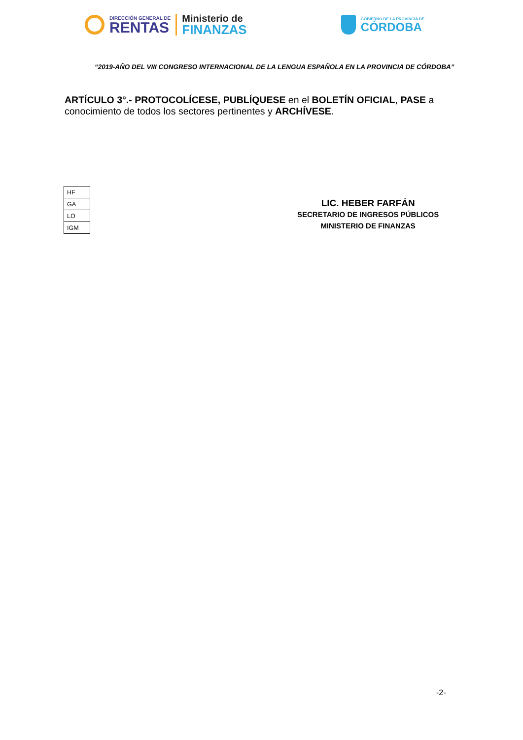DIRECCIÓN GENERAL DE
RENTAS
Ministerio de
FINANZAS
GOBIERNO DE LA PROVINCIA DE
CÓRDOBA
“2019-AÑO DEL VIII CONGRESO INTERNACIONAL DE LA LENGUA ESPAÑOLA EN LA PROVINCIA DE CÓRDOBA”
ARTÍCULO 3°.- PROTOCOLÍCESE, PUBLÍQUESE en el BOLETÍN OFICIAL, PASE a conocimiento de todos los sectores pertinentes y ARCHÍVESE.
| HF |
| GA |
| LO |
| IGM |
LIC. HEBER FARFÁN
SECRETARIO DE INGRESOS PÚBLICOS
MINISTERIO DE FINANZAS
-2-